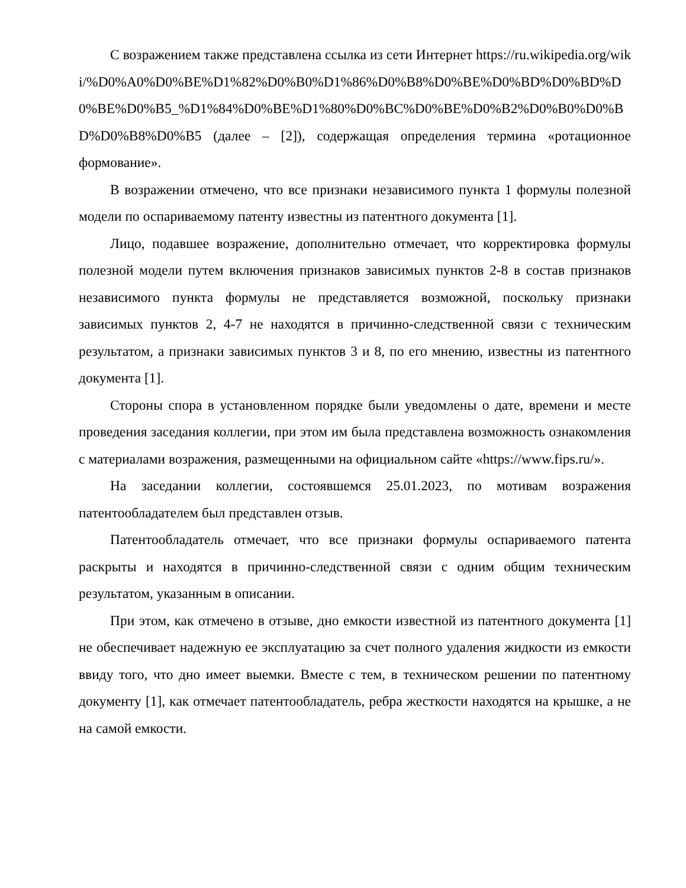С возражением также представлена ссылка из сети Интернет https://ru.wikipedia.org/wiki/%D0%A0%D0%BE%D1%82%D0%B0%D1%86%D0%B8%D0%BE%D0%BD%D0%BD%D0%BE%D0%B5_%D1%84%D0%BE%D1%80%D0%BC%D0%BE%D0%B2%D0%B0%D0%BD%D0%B8%D0%B5 (далее – [2]), содержащая определения термина «ротационное формование».
В возражении отмечено, что все признаки независимого пункта 1 формулы полезной модели по оспариваемому патенту известны из патентного документа [1].
Лицо, подавшее возражение, дополнительно отмечает, что корректировка формулы полезной модели путем включения признаков зависимых пунктов 2-8 в состав признаков независимого пункта формулы не представляется возможной, поскольку признаки зависимых пунктов 2, 4-7 не находятся в причинно-следственной связи с техническим результатом, а признаки зависимых пунктов 3 и 8, по его мнению, известны из патентного документа [1].
Стороны спора в установленном порядке были уведомлены о дате, времени и месте проведения заседания коллегии, при этом им была представлена возможность ознакомления с материалами возражения, размещенными на официальном сайте «https://www.fips.ru/».
На заседании коллегии, состоявшемся 25.01.2023, по мотивам возражения патентообладателем был представлен отзыв.
Патентообладатель отмечает, что все признаки формулы оспариваемого патента раскрыты и находятся в причинно-следственной связи с одним общим техническим результатом, указанным в описании.
При этом, как отмечено в отзыве, дно емкости известной из патентного документа [1] не обеспечивает надежную ее эксплуатацию за счет полного удаления жидкости из емкости ввиду того, что дно имеет выемки. Вместе с тем, в техническом решении по патентному документу [1], как отмечает патентообладатель, ребра жесткости находятся на крышке, а не на самой емкости.